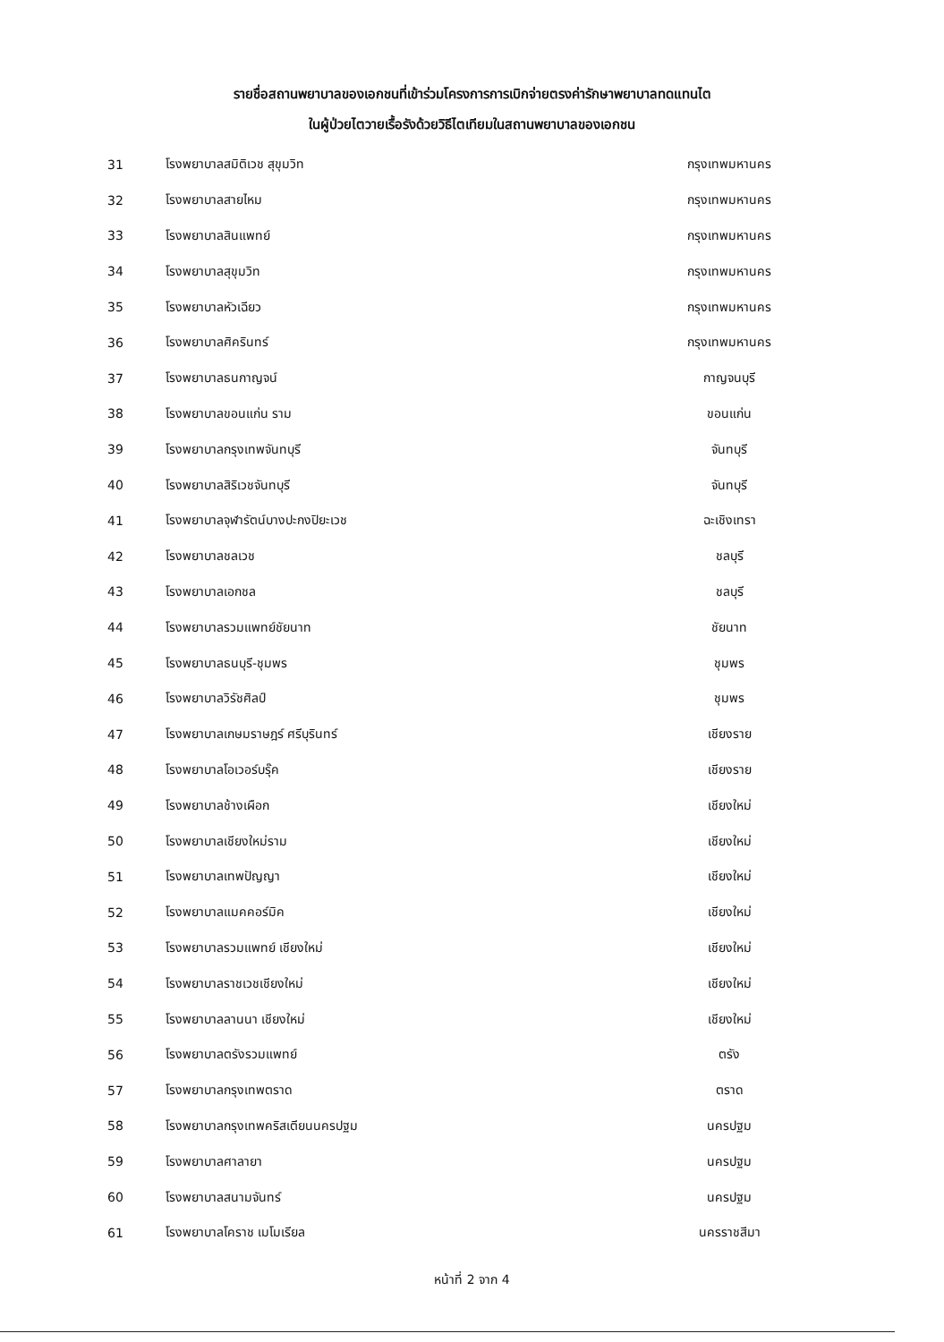รายชื่อสถานพยาบาลของเอกชนที่เข้าร่วมโครงการการเบิกจ่ายตรงค่ารักษาพยาบาลทดแทนไต
ในผู้ป่วยไตวายเรื้อรังด้วยวิธีไตเทียมในสถานพยาบาลของเอกชน
| 31 | โรงพยาบาลสมิติเวช สุขุมวิท | กรุงเทพมหานคร |
| 32 | โรงพยาบาลสายไหม | กรุงเทพมหานคร |
| 33 | โรงพยาบาลสินแพทย์ | กรุงเทพมหานคร |
| 34 | โรงพยาบาลสุขุมวิท | กรุงเทพมหานคร |
| 35 | โรงพยาบาลหัวเฉียว | กรุงเทพมหานคร |
| 36 | โรงพยาบาลศิครินทร์ | กรุงเทพมหานคร |
| 37 | โรงพยาบาลธนกาญจน์ | กาญจนบุรี |
| 38 | โรงพยาบาลขอนแก่น ราม | ขอนแก่น |
| 39 | โรงพยาบาลกรุงเทพจันทบุรี | จันทบุรี |
| 40 | โรงพยาบาลสิริเวชจันทบุรี | จันทบุรี |
| 41 | โรงพยาบาลจุฬารัตน์บางปะกงปิยะเวช | ฉะเชิงเทรา |
| 42 | โรงพยาบาลชลเวช | ชลบุรี |
| 43 | โรงพยาบาลเอกชล | ชลบุรี |
| 44 | โรงพยาบาลรวมแพทย์ชัยนาท | ชัยนาท |
| 45 | โรงพยาบาลธนบุรี-ชุมพร | ชุมพร |
| 46 | โรงพยาบาลวิรัชศิลป์ | ชุมพร |
| 47 | โรงพยาบาลเกษมราษฎร์ ศรีบุรินทร์ | เชียงราย |
| 48 | โรงพยาบาลโอเวอร์บรุ๊ค | เชียงราย |
| 49 | โรงพยาบาลช้างเผือก | เชียงใหม่ |
| 50 | โรงพยาบาลเชียงใหม่ราม | เชียงใหม่ |
| 51 | โรงพยาบาลเทพปัญญา | เชียงใหม่ |
| 52 | โรงพยาบาลแมคคอร์มิค | เชียงใหม่ |
| 53 | โรงพยาบาลรวมแพทย์ เชียงใหม่ | เชียงใหม่ |
| 54 | โรงพยาบาลราชเวชเชียงใหม่ | เชียงใหม่ |
| 55 | โรงพยาบาลลานนา เชียงใหม่ | เชียงใหม่ |
| 56 | โรงพยาบาลตรังรวมแพทย์ | ตรัง |
| 57 | โรงพยาบาลกรุงเทพตราด | ตราด |
| 58 | โรงพยาบาลกรุงเทพคริสเตียนนครปฐม | นครปฐม |
| 59 | โรงพยาบาลศาลายา | นครปฐม |
| 60 | โรงพยาบาลสนามจันทร์ | นครปฐม |
| 61 | โรงพยาบาลโคราช เมโมเรียล | นครราชสีมา |
หน้าที่ 2 จาก 4